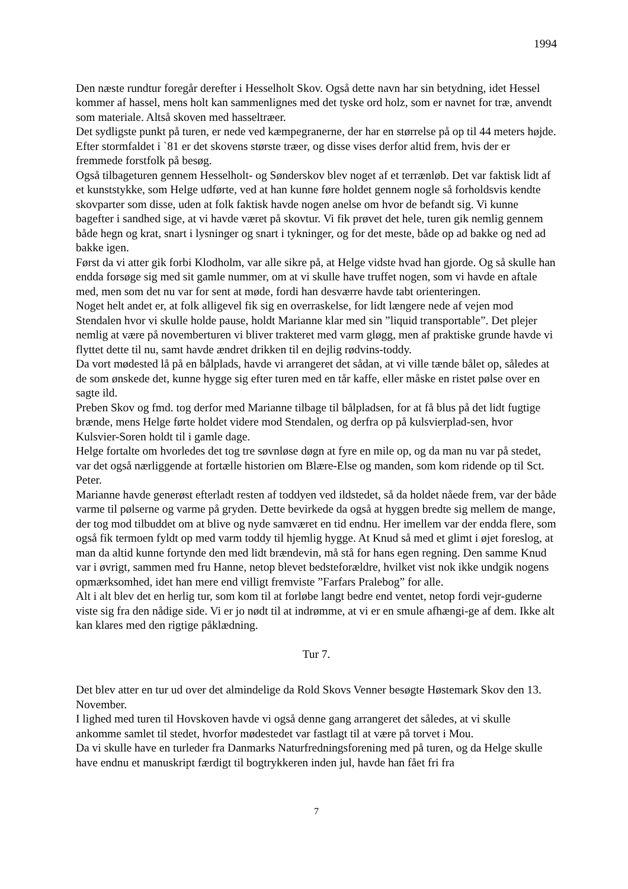1994
Den næste rundtur foregår derefter i Hesselholt Skov. Også dette navn har sin betydning, idet Hessel kommer af hassel, mens holt kan sammenlignes med det tyske ord holz, som er navnet for træ, anvendt som materiale. Altså skoven med hasseltræer.
Det sydligste punkt på turen, er nede ved kæmpegranerne, der har en størrelse på op til 44 meters højde. Efter stormfaldet i `81 er det skovens største træer, og disse vises derfor altid frem, hvis der er fremmede forstfolk på besøg.
Også tilbageturen gennem Hesselholt- og Sønderskov blev noget af et terrænløb. Det var faktisk lidt af et kunststykke, som Helge udførte, ved at han kunne føre holdet gennem nogle så forholdsvis kendte skovparter som disse, uden at folk faktisk havde nogen anelse om hvor de befandt sig. Vi kunne bagefter i sandhed sige, at vi havde været på skovtur. Vi fik prøvet det hele, turen gik nemlig gennem både hegn og krat, snart i lysninger og snart i tykninger, og for det meste, både op ad bakke og ned ad bakke igen.
Først da vi atter gik forbi Klodholm, var alle sikre på, at Helge vidste hvad han gjorde. Og så skulle han endda forsøge sig med sit gamle nummer, om at vi skulle have truffet nogen, som vi havde en aftale med, men som det nu var for sent at møde, fordi han desværre havde tabt orienteringen.
Noget helt andet er, at folk alligevel fik sig en overraskelse, for lidt længere nede af vejen mod Stendalen hvor vi skulle holde pause, holdt Marianne klar med sin ”liquid transportable”. Det plejer nemlig at være på novemberturen vi bliver trakteret med varm gløgg, men af praktiske grunde havde vi flyttet dette til nu, samt havde ændret drikken til en dejlig rødvins-toddy.
Da vort mødested lå på en bålplads, havde vi arrangeret det sådan, at vi ville tænde bålet op, således at de som ønskede det, kunne hygge sig efter turen med en tår kaffe, eller måske en ristet pølse over en sagte ild.
Preben Skov og fmd. tog derfor med Marianne tilbage til bålpladsen, for at få blus på det lidt fugtige brænde, mens Helge førte holdet videre mod Stendalen, og derfra op på kulsvierplad-sen, hvor Kulsvier-Soren holdt til i gamle dage.
Helge fortalte om hvorledes det tog tre søvnløse døgn at fyre en mile op, og da man nu var på stedet, var det også nærliggende at fortælle historien om Blære-Else og manden, som kom ridende op til Sct. Peter.
Marianne havde generøst efterladt resten af toddyen ved ildstedet, så da holdet nåede frem, var der både varme til pølserne og varme på gryden. Dette bevirkede da også at hyggen bredte sig mellem de mange, der tog mod tilbuddet om at blive og nyde samværet en tid endnu. Her imellem var der endda flere, som også fik termoen fyldt op med varm toddy til hjemlig hygge. At Knud så med et glimt i øjet foreslog, at man da altid kunne fortynde den med lidt brændevin, må stå for hans egen regning. Den samme Knud var i øvrigt, sammen med fru Hanne, netop blevet bedsteforældre, hvilket vist nok ikke undgik nogens opmærksomhed, idet han mere end villigt fremviste ”Farfars Pralebog” for alle.
Alt i alt blev det en herlig tur, som kom til at forløbe langt bedre end ventet, netop fordi vejr-guderne viste sig fra den nådige side. Vi er jo nødt til at indrømme, at vi er en smule afhængi-ge af dem. Ikke alt kan klares med den rigtige påklædning.
Tur 7.
Det blev atter en tur ud over det almindelige da Rold Skovs Venner besøgte Høstemark Skov den 13. November.
I lighed med turen til Hovskoven havde vi også denne gang arrangeret det således, at vi skulle ankomme samlet til stedet, hvorfor mødestedet var fastlagt til at være på torvet i Mou.
Da vi skulle have en turleder fra Danmarks Naturfredningsforening med på turen, og da Helge skulle have endnu et manuskript færdigt til bogtrykkeren inden jul, havde han fået fri fra
7